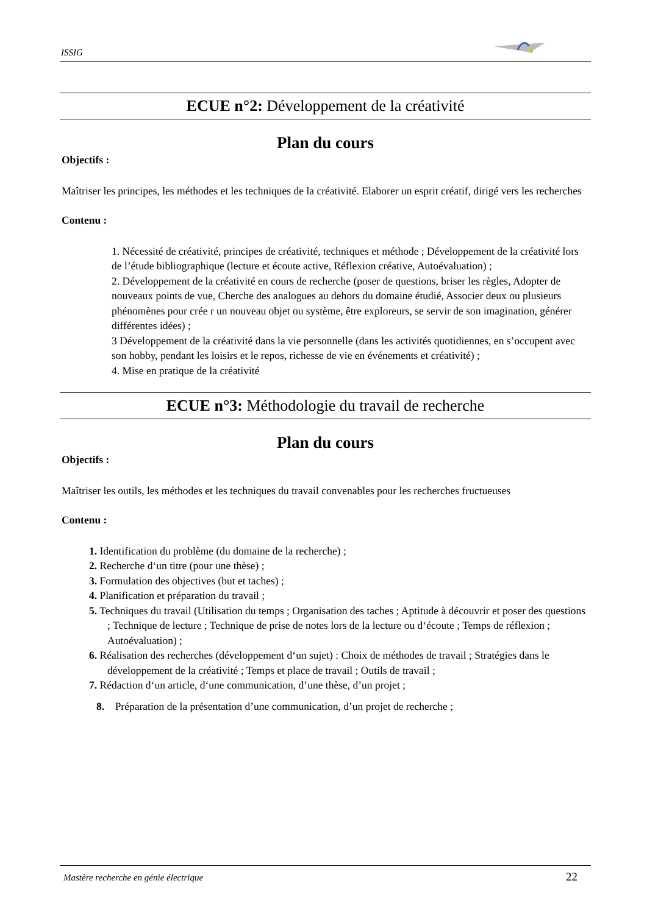ISSIG
ECUE n°2: Développement de la créativité
Plan du cours
Objectifs :
Maîtriser les principes, les méthodes et les techniques de la créativité. Elaborer un esprit créatif, dirigé vers les recherches
Contenu :
1. Nécessité de créativité, principes de créativité, techniques et méthode ; Développement de la créativité lors de l’étude bibliographique (lecture et écoute active, Réflexion créative, Autoévaluation) ;
2. Développement de la créativité en cours de recherche (poser de questions, briser les règles, Adopter de nouveaux points de vue, Cherche des analogues au dehors du domaine étudié, Associer deux ou plusieurs phénomènes pour crée r un nouveau objet ou système, être exploreurs, se servir de son imagination, générer différentes idées) ;
3 Développement de la créativité dans la vie personnelle (dans les activités quotidiennes, en s’occupent avec son hobby, pendant les loisirs et le repos, richesse de vie en événements et créativité) ;
4. Mise en pratique de la créativité
ECUE n°3: Méthodologie du travail de recherche
Plan du cours
Objectifs :
Maîtriser les outils, les méthodes et les techniques du travail convenables pour les recherches fructueuses
Contenu :
1. Identification du problème (du domaine de la recherche) ;
2. Recherche d‘un titre (pour une thèse) ;
3. Formulation des objectives (but et taches) ;
4. Planification et préparation du travail ;
5. Techniques du travail (Utilisation du temps ; Organisation des taches ; Aptitude à découvrir et poser des questions ; Technique de lecture ; Technique de prise de notes lors de la lecture ou d‘écoute ; Temps de réflexion ; Autoévaluation) ;
6. Réalisation des recherches (développement d‘un sujet) : Choix de méthodes de travail ; Stratégies dans le développement de la créativité ; Temps et place de travail ; Outils de travail ;
7. Rédaction d‘un article, d‘une communication, d’une thèse, d’un projet ;
8. Préparation de la présentation d’une communication, d’un projet de recherche ;
Mastère recherche en génie électrique 22